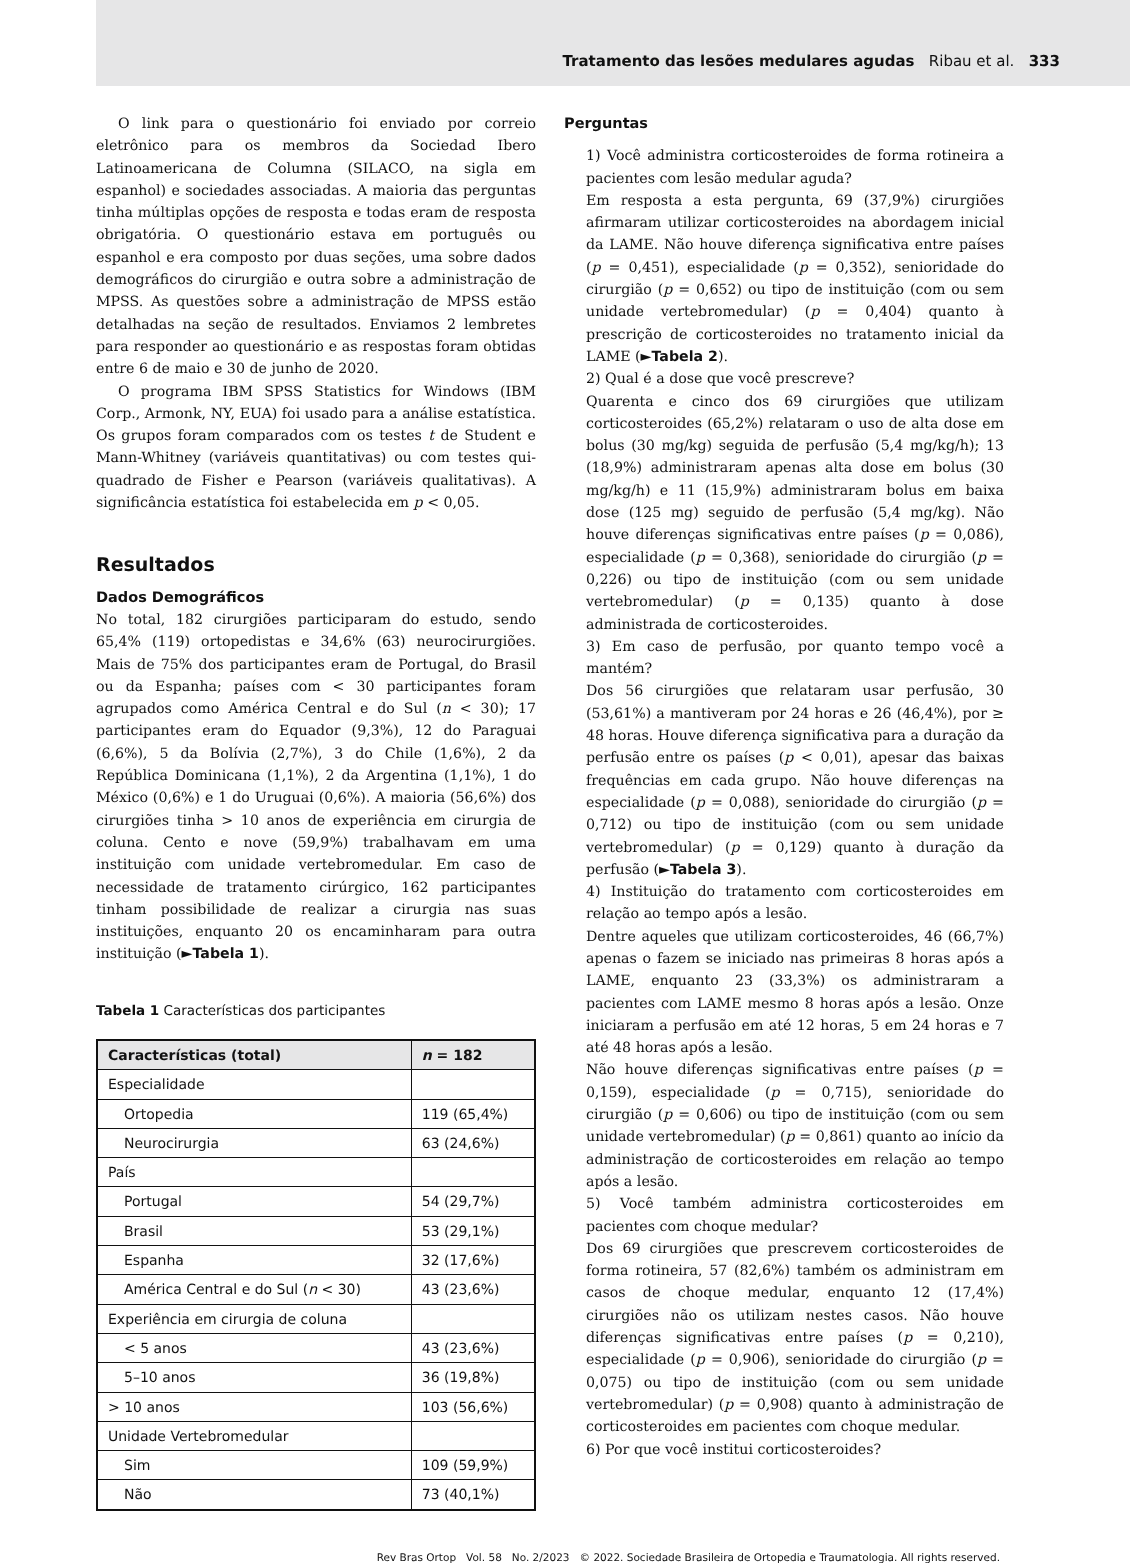Tratamento das lesões medulares agudas Ribau et al. 333
O link para o questionário foi enviado por correio eletrônico para os membros da Sociedad Ibero Latinoamericana de Columna (SILACO, na sigla em espanhol) e sociedades associadas. A maioria das perguntas tinha múltiplas opções de resposta e todas eram de resposta obrigatória. O questionário estava em português ou espanhol e era composto por duas seções, uma sobre dados demográficos do cirurgião e outra sobre a administração de MPSS. As questões sobre a administração de MPSS estão detalhadas na seção de resultados. Enviamos 2 lembretes para responder ao questionário e as respostas foram obtidas entre 6 de maio e 30 de junho de 2020.
O programa IBM SPSS Statistics for Windows (IBM Corp., Armonk, NY, EUA) foi usado para a análise estatística. Os grupos foram comparados com os testes t de Student e Mann-Whitney (variáveis quantitativas) ou com testes qui-quadrado de Fisher e Pearson (variáveis qualitativas). A significância estatística foi estabelecida em p < 0,05.
Resultados
Dados Demográficos
No total, 182 cirurgiões participaram do estudo, sendo 65,4% (119) ortopedistas e 34,6% (63) neurocirurgiões. Mais de 75% dos participantes eram de Portugal, do Brasil ou da Espanha; países com < 30 participantes foram agrupados como América Central e do Sul (n < 30); 17 participantes eram do Equador (9,3%), 12 do Paraguai (6,6%), 5 da Bolívia (2,7%), 3 do Chile (1,6%), 2 da República Dominicana (1,1%), 2 da Argentina (1,1%), 1 do México (0,6%) e 1 do Uruguai (0,6%). A maioria (56,6%) dos cirurgiões tinha > 10 anos de experiência em cirurgia de coluna. Cento e nove (59,9%) trabalhavam em uma instituição com unidade vertebromedular. Em caso de necessidade de tratamento cirúrgico, 162 participantes tinham possibilidade de realizar a cirurgia nas suas instituições, enquanto 20 os encaminharam para outra instituição (►Tabela 1).
Tabela 1 Características dos participantes
| Características (total) | n = 182 |
| --- | --- |
| Especialidade | |
| Ortopedia | 119 (65,4%) |
| Neurocirurgia | 63 (24,6%) |
| País | |
| Portugal | 54 (29,7%) |
| Brasil | 53 (29,1%) |
| Espanha | 32 (17,6%) |
| América Central e do Sul ( n < 30) | 43 (23,6%) |
| Experiência em cirurgia de coluna | |
| < 5 anos | 43 (23,6%) |
| 5–10 anos | 36 (19,8%) |
| > 10 anos | 103 (56,6%) |
| Unidade Vertebromedular | |
| Sim | 109 (59,9%) |
| Não | 73 (40,1%) |
Perguntas
1) Você administra corticosteroides de forma rotineira a pacientes com lesão medular aguda?
Em resposta a esta pergunta, 69 (37,9%) cirurgiões afirmaram utilizar corticosteroides na abordagem inicial da LAME. Não houve diferença significativa entre países (p = 0,451), especialidade (p = 0,352), senioridade do cirurgião (p = 0,652) ou tipo de instituição (com ou sem unidade vertebromedular) (p = 0,404) quanto à prescrição de corticosteroides no tratamento inicial da LAME (►Tabela 2).
2) Qual é a dose que você prescreve?
Quarenta e cinco dos 69 cirurgiões que utilizam corticosteroides (65,2%) relataram o uso de alta dose em bolus (30 mg/kg) seguida de perfusão (5,4 mg/kg/h); 13 (18,9%) administraram apenas alta dose em bolus (30 mg/kg/h) e 11 (15,9%) administraram bolus em baixa dose (125 mg) seguido de perfusão (5,4 mg/kg). Não houve diferenças significativas entre países (p = 0,086), especialidade (p = 0,368), senioridade do cirurgião (p = 0,226) ou tipo de instituição (com ou sem unidade vertebromedular) (p = 0,135) quanto à dose administrada de corticosteroides.
3) Em caso de perfusão, por quanto tempo você a mantém?
Dos 56 cirurgiões que relataram usar perfusão, 30 (53,61%) a mantiveram por 24 horas e 26 (46,4%), por ≥ 48 horas. Houve diferença significativa para a duração da perfusão entre os países (p < 0,01), apesar das baixas frequências em cada grupo. Não houve diferenças na especialidade (p = 0,088), senioridade do cirurgião (p = 0,712) ou tipo de instituição (com ou sem unidade vertebromedular) (p = 0,129) quanto à duração da perfusão (►Tabela 3).
4) Instituição do tratamento com corticosteroides em relação ao tempo após a lesão.
Dentre aqueles que utilizam corticosteroides, 46 (66,7%) apenas o fazem se iniciado nas primeiras 8 horas após a LAME, enquanto 23 (33,3%) os administraram a pacientes com LAME mesmo 8 horas após a lesão. Onze iniciaram a perfusão em até 12 horas, 5 em 24 horas e 7 até 48 horas após a lesão.
Não houve diferenças significativas entre países (p = 0,159), especialidade (p = 0,715), senioridade do cirurgião (p = 0,606) ou tipo de instituição (com ou sem unidade vertebromedular) (p = 0,861) quanto ao início da administração de corticosteroides em relação ao tempo após a lesão.
5) Você também administra corticosteroides em pacientes com choque medular?
Dos 69 cirurgiões que prescrevem corticosteroides de forma rotineira, 57 (82,6%) também os administram em casos de choque medular, enquanto 12 (17,4%) cirurgiões não os utilizam nestes casos. Não houve diferenças significativas entre países (p = 0,210), especialidade (p = 0,906), senioridade do cirurgião (p = 0,075) ou tipo de instituição (com ou sem unidade vertebromedular) (p = 0,908) quanto à administração de corticosteroides em pacientes com choque medular.
6) Por que você institui corticosteroides?
Rev Bras Ortop Vol. 58 No. 2/2023 © 2022. Sociedade Brasileira de Ortopedia e Traumatologia. All rights reserved.